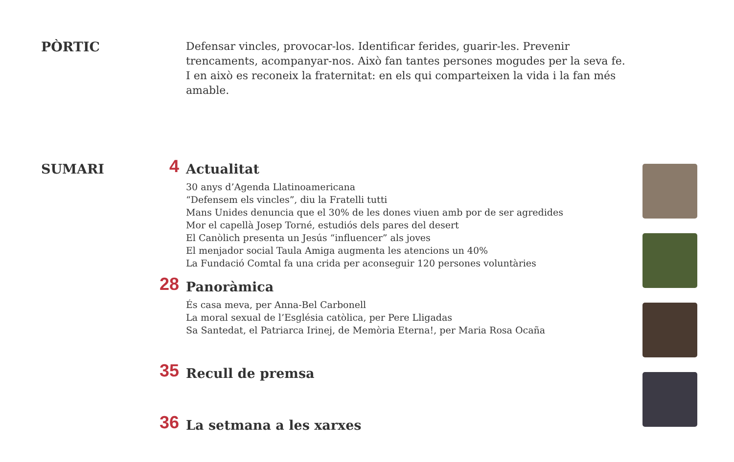PÒRTIC
Defensar vincles, provocar-los. Identificar ferides, guarir-les. Prevenir trencaments, acompanyar-nos. Això fan tantes persones mogudes per la seva fe.
I en això es reconeix la fraternitat: en els qui comparteixen la vida i la fan més amable.
SUMARI
4
Actualitat
30 anys d’Agenda Llatinoamericana
“Defensem els vincles”, diu la Fratelli tutti
Mans Unides denuncia que el 30% de les dones viuen amb por de ser agredides
Mor el capellà Josep Torné, estudiós dels pares del desert
El Canòlich presenta un Jesús “influencer” als joves
El menjador social Taula Amiga augmenta les atencions un 40%
La Fundació Comtal fa una crida per aconseguir 120 persones voluntàries
28
Panoràmica
És casa meva, per Anna-Bel Carbonell
La moral sexual de l’Església catòlica, per Pere Lligadas
Sa Santedat, el Patriarca Irinej, de Memòria Eterna!, per Maria Rosa Ocaña
35
Recull de premsa
36
La setmana a les xarxes